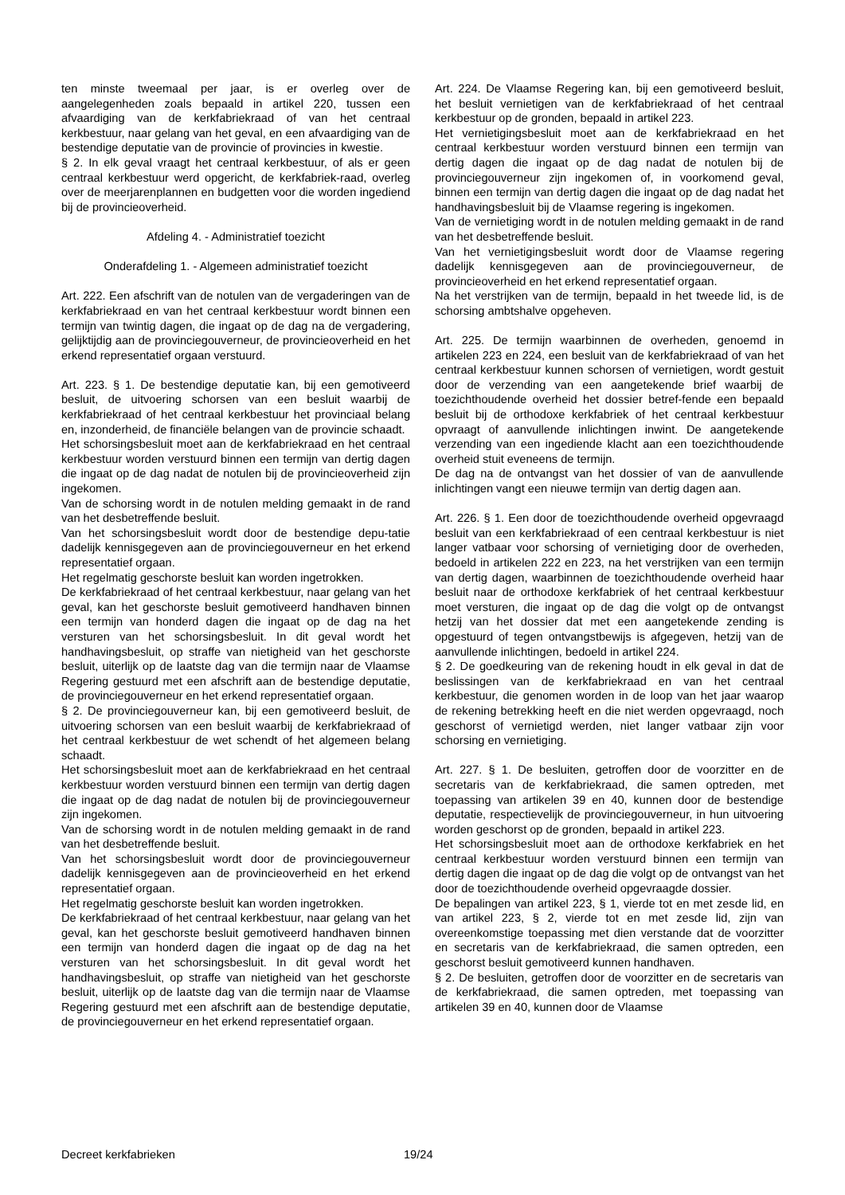ten minste tweemaal per jaar, is er overleg over de aangelegenheden zoals bepaald in artikel 220, tussen een afvaardiging van de kerkfabriekraad of van het centraal kerkbestuur, naar gelang van het geval, en een afvaardiging van de bestendige deputatie van de provincie of provincies in kwestie.
§ 2. In elk geval vraagt het centraal kerkbestuur, of als er geen centraal kerkbestuur werd opgericht, de kerkfabriek-raad, overleg over de meerjarenplannen en budgetten voor die worden ingediend bij de provincieoverheid.
Afdeling 4. - Administratief toezicht
Onderafdeling 1. - Algemeen administratief toezicht
Art. 222. Een afschrift van de notulen van de vergaderingen van de kerkfabriekraad en van het centraal kerkbestuur wordt binnen een termijn van twintig dagen, die ingaat op de dag na de vergadering, gelijktijdig aan de provinciegouverneur, de provincieoverheid en het erkend representatief orgaan verstuurd.
Art. 223. § 1. De bestendige deputatie kan, bij een gemotiveerd besluit, de uitvoering schorsen van een besluit waarbij de kerkfabriekraad of het centraal kerkbestuur het provinciaal belang en, inzonderheid, de financiële belangen van de provincie schaadt.
Het schorsingsbesluit moet aan de kerkfabriekraad en het centraal kerkbestuur worden verstuurd binnen een termijn van dertig dagen die ingaat op de dag nadat de notulen bij de provincieoverheid zijn ingekomen.
Van de schorsing wordt in de notulen melding gemaakt in de rand van het desbetreffende besluit.
Van het schorsingsbesluit wordt door de bestendige depu-tatie dadelijk kennisgegeven aan de provinciegouverneur en het erkend representatief orgaan.
Het regelmatig geschorste besluit kan worden ingetrokken.
De kerkfabriekraad of het centraal kerkbestuur, naar gelang van het geval, kan het geschorste besluit gemotiveerd handhaven binnen een termijn van honderd dagen die ingaat op de dag na het versturen van het schorsingsbesluit. In dit geval wordt het handhavingsbesluit, op straffe van nietigheid van het geschorste besluit, uiterlijk op de laatste dag van die termijn naar de Vlaamse Regering gestuurd met een afschrift aan de bestendige deputatie, de provinciegouverneur en het erkend representatief orgaan.
§ 2. De provinciegouverneur kan, bij een gemotiveerd besluit, de uitvoering schorsen van een besluit waarbij de kerkfabriekraad of het centraal kerkbestuur de wet schendt of het algemeen belang schaadt.
Het schorsingsbesluit moet aan de kerkfabriekraad en het centraal kerkbestuur worden verstuurd binnen een termijn van dertig dagen die ingaat op de dag nadat de notulen bij de provinciegouverneur zijn ingekomen.
Van de schorsing wordt in de notulen melding gemaakt in de rand van het desbetreffende besluit.
Van het schorsingsbesluit wordt door de provinciegouverneur dadelijk kennisgegeven aan de provincieoverheid en het erkend representatief orgaan.
Het regelmatig geschorste besluit kan worden ingetrokken.
De kerkfabriekraad of het centraal kerkbestuur, naar gelang van het geval, kan het geschorste besluit gemotiveerd handhaven binnen een termijn van honderd dagen die ingaat op de dag na het versturen van het schorsingsbesluit. In dit geval wordt het handhavingsbesluit, op straffe van nietigheid van het geschorste besluit, uiterlijk op de laatste dag van die termijn naar de Vlaamse Regering gestuurd met een afschrift aan de bestendige deputatie, de provinciegouverneur en het erkend representatief orgaan.
Art. 224. De Vlaamse Regering kan, bij een gemotiveerd besluit, het besluit vernietigen van de kerkfabriekraad of het centraal kerkbestuur op de gronden, bepaald in artikel 223.
Het vernietigingsbesluit moet aan de kerkfabriekraad en het centraal kerkbestuur worden verstuurd binnen een termijn van dertig dagen die ingaat op de dag nadat de notulen bij de provinciegouverneur zijn ingekomen of, in voorkomend geval, binnen een termijn van dertig dagen die ingaat op de dag nadat het handhavingsbesluit bij de Vlaamse regering is ingekomen.
Van de vernietiging wordt in de notulen melding gemaakt in de rand van het desbetreffende besluit.
Van het vernietigingsbesluit wordt door de Vlaamse regering dadelijk kennisgegeven aan de provinciegouverneur, de provincieoverheid en het erkend representatief orgaan.
Na het verstrijken van de termijn, bepaald in het tweede lid, is de schorsing ambtshalve opgeheven.
Art. 225. De termijn waarbinnen de overheden, genoemd in artikelen 223 en 224, een besluit van de kerkfabriekraad of van het centraal kerkbestuur kunnen schorsen of vernietigen, wordt gestuit door de verzending van een aangetekende brief waarbij de toezichthoudende overheid het dossier betref-fende een bepaald besluit bij de orthodoxe kerkfabriek of het centraal kerkbestuur opvraagt of aanvullende inlichtingen inwint. De aangetekende verzending van een ingediende klacht aan een toezichthoudende overheid stuit eveneens de termijn.
De dag na de ontvangst van het dossier of van de aanvullende inlichtingen vangt een nieuwe termijn van dertig dagen aan.
Art. 226. § 1. Een door de toezichthoudende overheid opgevraagd besluit van een kerkfabriekraad of een centraal kerkbestuur is niet langer vatbaar voor schorsing of vernietiging door de overheden, bedoeld in artikelen 222 en 223, na het verstrijken van een termijn van dertig dagen, waarbinnen de toezichthoudende overheid haar besluit naar de orthodoxe kerkfabriek of het centraal kerkbestuur moet versturen, die ingaat op de dag die volgt op de ontvangst hetzij van het dossier dat met een aangetekende zending is opgestuurd of tegen ontvangstbewijs is afgegeven, hetzij van de aanvullende inlichtingen, bedoeld in artikel 224.
§ 2. De goedkeuring van de rekening houdt in elk geval in dat de beslissingen van de kerkfabriekraad en van het centraal kerkbestuur, die genomen worden in de loop van het jaar waarop de rekening betrekking heeft en die niet werden opgevraagd, noch geschorst of vernietigd werden, niet langer vatbaar zijn voor schorsing en vernietiging.
Art. 227. § 1. De besluiten, getroffen door de voorzitter en de secretaris van de kerkfabriekraad, die samen optreden, met toepassing van artikelen 39 en 40, kunnen door de bestendige deputatie, respectievelijk de provinciegouverneur, in hun uitvoering worden geschorst op de gronden, bepaald in artikel 223.
Het schorsingsbesluit moet aan de orthodoxe kerkfabriek en het centraal kerkbestuur worden verstuurd binnen een termijn van dertig dagen die ingaat op de dag die volgt op de ontvangst van het door de toezichthoudende overheid opgevraagde dossier.
De bepalingen van artikel 223, § 1, vierde tot en met zesde lid, en van artikel 223, § 2, vierde tot en met zesde lid, zijn van overeenkomstige toepassing met dien verstande dat de voorzitter en secretaris van de kerkfabriekraad, die samen optreden, een geschorst besluit gemotiveerd kunnen handhaven.
§ 2. De besluiten, getroffen door de voorzitter en de secretaris van de kerkfabriekraad, die samen optreden, met toepassing van artikelen 39 en 40, kunnen door de Vlaamse
Decreet kerkfabrieken 19/24